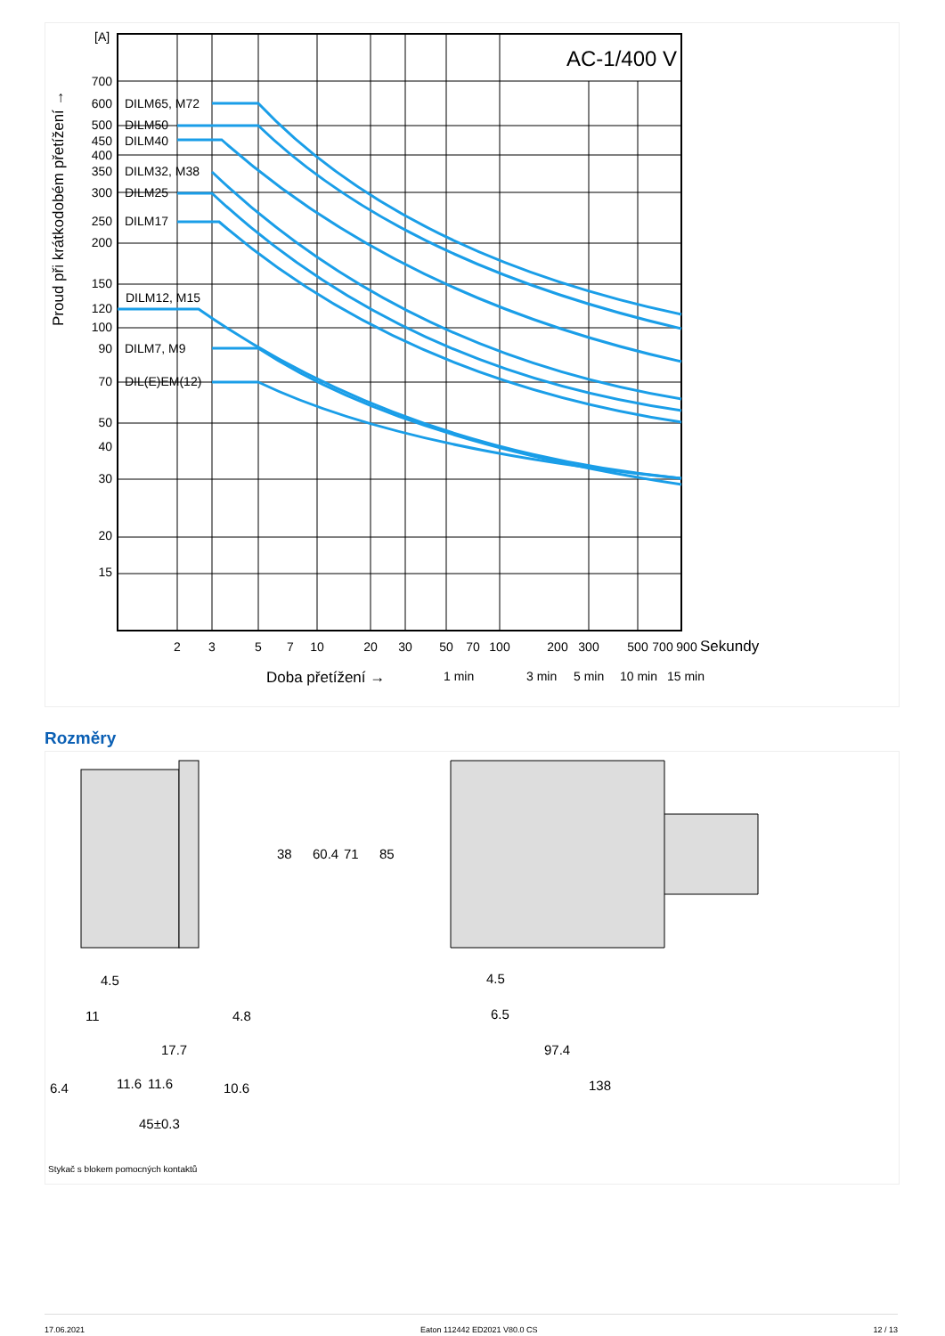AC-1/400 V
[A]
700
600
500
450
400
350
300
250
200
150
120
100
90
70
50
40
30
20
15
DILM65, M72
DILM50
DILM40
DILM32, M38
DILM25
DILM17
DILM12, M15
DILM7, M9
DIL(E)EM(12)
2
3
5
7
10
20
30
50
70
100
200
300
500
700
900
Sekundy
Doba přetížení →
1 min
3 min
5 min
10 min
15 min
Proud při krátkodobém přetížení →
Rozměry
38
60.4
71
85
4.5
11
4.8
17.7
6.4
11.6
11.6
10.6
45±0.3
4.5
6.5
97.4
138
Stykač s blokem pomocných kontaktů
17.06.2021 Eaton 112442 ED2021 V80.0 CS 12 / 13